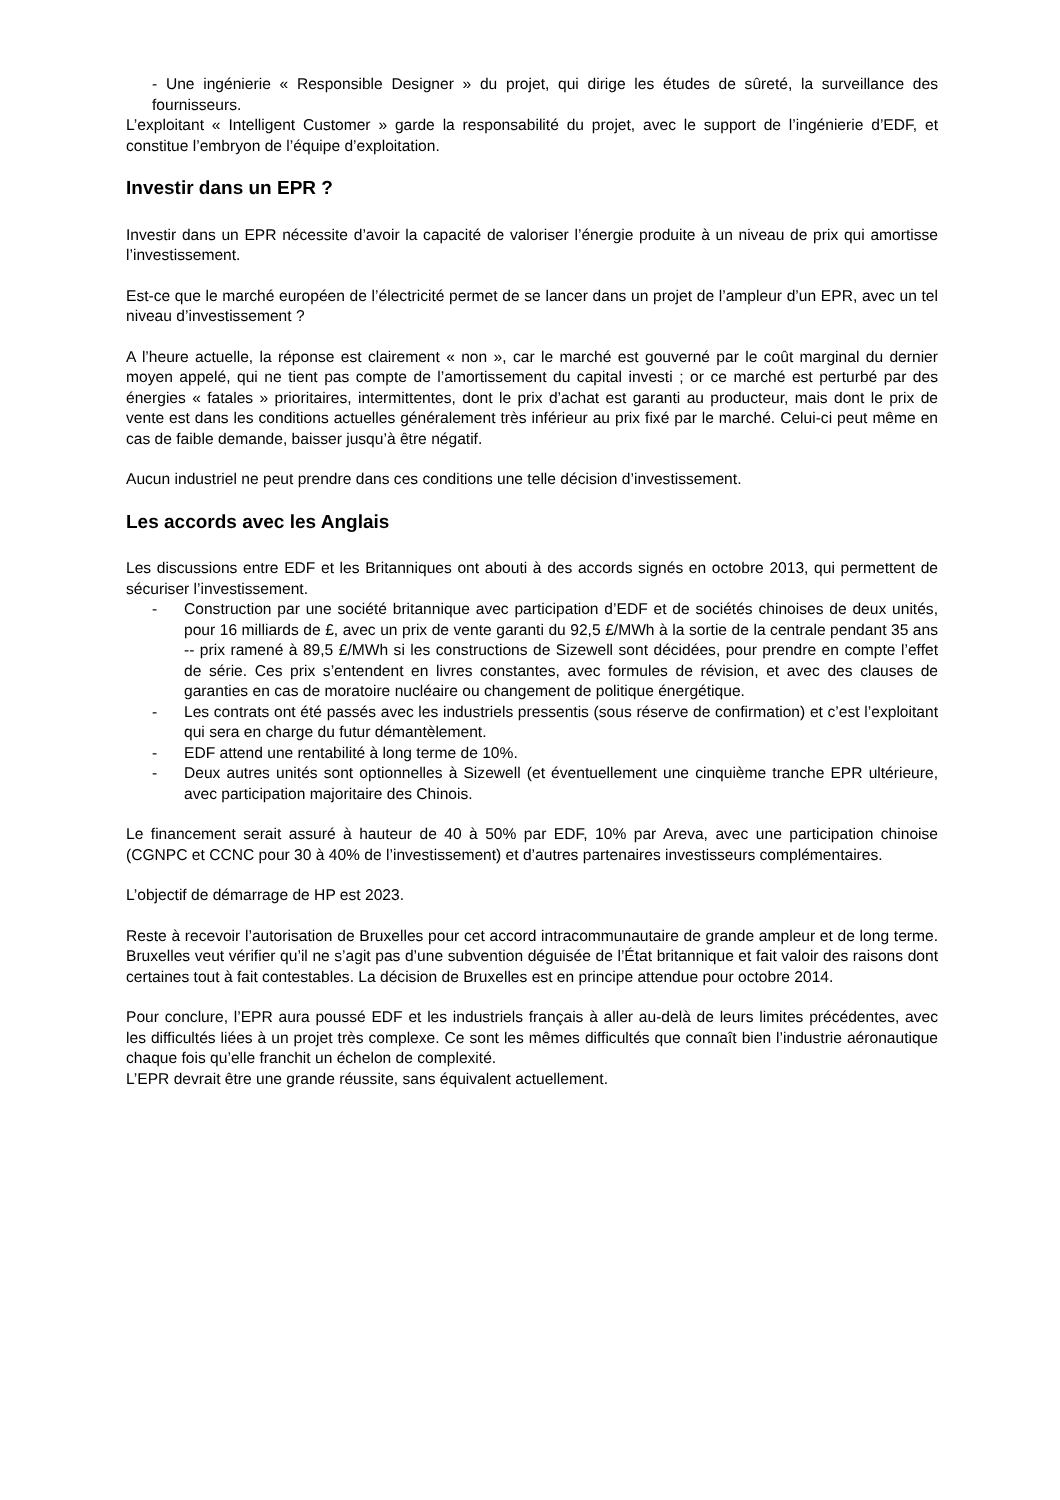- Une ingénierie « Responsible Designer » du projet, qui dirige les études de sûreté, la surveillance des fournisseurs.
L’exploitant « Intelligent Customer » garde la responsabilité du projet, avec le support de l’ingénierie d’EDF, et constitue l’embryon de l’équipe d’exploitation.
Investir dans un EPR ?
Investir dans un EPR nécessite d’avoir la capacité de valoriser l’énergie produite à un niveau de prix qui amortisse l’investissement.
Est-ce que le marché européen de l’électricité permet de se lancer dans un projet de l’ampleur d’un EPR, avec un tel niveau d’investissement ?
A l’heure actuelle, la réponse est clairement « non », car le marché est gouverné par le coût marginal du dernier moyen appelé, qui ne tient pas compte de l’amortissement du capital investi ; or ce marché est perturbé par des énergies « fatales » prioritaires, intermittentes, dont le prix d’achat est garanti au producteur, mais dont le prix de vente est dans les conditions actuelles généralement très inférieur au prix fixé par le marché. Celui-ci peut même en cas de faible demande, baisser jusqu’à être négatif.
Aucun industriel ne peut prendre dans ces conditions une telle décision d’investissement.
Les accords avec les Anglais
Les discussions entre EDF et les Britanniques ont abouti à des accords signés en octobre 2013, qui permettent de sécuriser l’investissement.
- Construction par une société britannique avec participation d’EDF et de sociétés chinoises de deux unités, pour 16 milliards de £, avec un prix de vente garanti du 92,5 £/MWh à la sortie de la centrale pendant 35 ans -- prix ramené à 89,5 £/MWh si les constructions de Sizewell sont décidées, pour prendre en compte l’effet de série. Ces prix s’entendent en livres constantes, avec formules de révision, et avec des clauses de garanties en cas de moratoire nucléaire ou changement de politique énergétique.
- Les contrats ont été passés avec les industriels pressentis (sous réserve de confirmation) et c’est l’exploitant qui sera en charge du futur démantèlement.
- EDF attend une rentabilité à long terme de 10%.
- Deux autres unités sont optionnelles à Sizewell (et éventuellement une cinquième tranche EPR ultérieure, avec participation majoritaire des Chinois.
Le financement serait assuré à hauteur de 40 à 50% par EDF, 10% par Areva, avec une participation chinoise (CGNPC et CCNC pour 30 à 40% de l’investissement) et d’autres partenaires investisseurs complémentaires.
L’objectif de démarrage de HP est 2023.
Reste à recevoir l’autorisation de Bruxelles pour cet accord intracommunautaire de grande ampleur et de long terme. Bruxelles veut vérifier qu’il ne s’agit pas d’une subvention déguisée de l’État britannique et fait valoir des raisons dont certaines tout à fait contestables. La décision de Bruxelles est en principe attendue pour octobre 2014.
Pour conclure, l’EPR aura poussé EDF et les industriels français à aller au-delà de leurs limites précédentes, avec les difficultés liées à un projet très complexe. Ce sont les mêmes difficultés que connaît bien l’industrie aéronautique chaque fois qu’elle franchit un échelon de complexité.
L’EPR devrait être une grande réussite, sans équivalent actuellement.